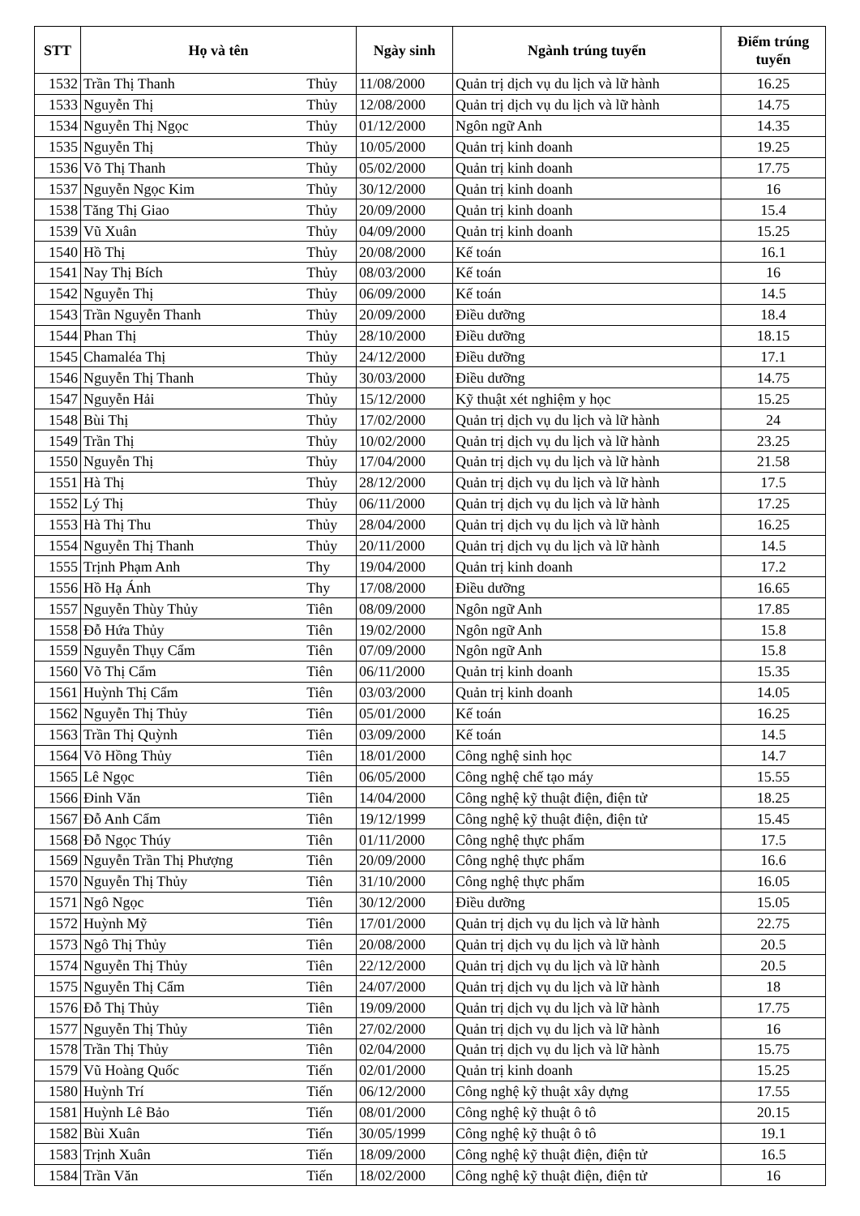| STT | Họ và tên | | Ngày sinh | Ngành trúng tuyển | Điểm trúng tuyển |
| --- | --- | --- | --- | --- | --- |
| 1532 | Trần Thị Thanh | Thủy | 11/08/2000 | Quản trị dịch vụ du lịch và lữ hành | 16.25 |
| 1533 | Nguyễn Thị | Thủy | 12/08/2000 | Quản trị dịch vụ du lịch và lữ hành | 14.75 |
| 1534 | Nguyễn Thị Ngọc | Thủy | 01/12/2000 | Ngôn ngữ Anh | 14.35 |
| 1535 | Nguyễn Thị | Thủy | 10/05/2000 | Quản trị kinh doanh | 19.25 |
| 1536 | Võ Thị Thanh | Thủy | 05/02/2000 | Quản trị kinh doanh | 17.75 |
| 1537 | Nguyễn Ngọc Kim | Thủy | 30/12/2000 | Quản trị kinh doanh | 16 |
| 1538 | Tăng Thị Giao | Thủy | 20/09/2000 | Quản trị kinh doanh | 15.4 |
| 1539 | Vũ Xuân | Thủy | 04/09/2000 | Quản trị kinh doanh | 15.25 |
| 1540 | Hồ Thị | Thủy | 20/08/2000 | Kế toán | 16.1 |
| 1541 | Nay Thị Bích | Thủy | 08/03/2000 | Kế toán | 16 |
| 1542 | Nguyễn Thị | Thủy | 06/09/2000 | Kế toán | 14.5 |
| 1543 | Trần Nguyễn Thanh | Thủy | 20/09/2000 | Điều dưỡng | 18.4 |
| 1544 | Phan Thị | Thủy | 28/10/2000 | Điều dưỡng | 18.15 |
| 1545 | Chamaléa Thị | Thủy | 24/12/2000 | Điều dưỡng | 17.1 |
| 1546 | Nguyễn Thị Thanh | Thủy | 30/03/2000 | Điều dưỡng | 14.75 |
| 1547 | Nguyễn Hải | Thủy | 15/12/2000 | Kỹ thuật xét nghiệm y học | 15.25 |
| 1548 | Bùi Thị | Thủy | 17/02/2000 | Quản trị dịch vụ du lịch và lữ hành | 24 |
| 1549 | Trần Thị | Thủy | 10/02/2000 | Quản trị dịch vụ du lịch và lữ hành | 23.25 |
| 1550 | Nguyễn Thị | Thủy | 17/04/2000 | Quản trị dịch vụ du lịch và lữ hành | 21.58 |
| 1551 | Hà Thị | Thủy | 28/12/2000 | Quản trị dịch vụ du lịch và lữ hành | 17.5 |
| 1552 | Lý Thị | Thủy | 06/11/2000 | Quản trị dịch vụ du lịch và lữ hành | 17.25 |
| 1553 | Hà Thị Thu | Thủy | 28/04/2000 | Quản trị dịch vụ du lịch và lữ hành | 16.25 |
| 1554 | Nguyễn Thị Thanh | Thủy | 20/11/2000 | Quản trị dịch vụ du lịch và lữ hành | 14.5 |
| 1555 | Trịnh Phạm Anh | Thy | 19/04/2000 | Quản trị kinh doanh | 17.2 |
| 1556 | Hồ Hạ Ánh | Thy | 17/08/2000 | Điều dưỡng | 16.65 |
| 1557 | Nguyễn Thùy Thủy | Tiên | 08/09/2000 | Ngôn ngữ Anh | 17.85 |
| 1558 | Đỗ Hứa Thủy | Tiên | 19/02/2000 | Ngôn ngữ Anh | 15.8 |
| 1559 | Nguyễn Thụy Cẩm | Tiên | 07/09/2000 | Ngôn ngữ Anh | 15.8 |
| 1560 | Võ Thị Cẩm | Tiên | 06/11/2000 | Quản trị kinh doanh | 15.35 |
| 1561 | Huỳnh Thị Cẩm | Tiên | 03/03/2000 | Quản trị kinh doanh | 14.05 |
| 1562 | Nguyễn Thị Thủy | Tiên | 05/01/2000 | Kế toán | 16.25 |
| 1563 | Trần Thị Quỳnh | Tiên | 03/09/2000 | Kế toán | 14.5 |
| 1564 | Võ Hồng Thủy | Tiên | 18/01/2000 | Công nghệ sinh học | 14.7 |
| 1565 | Lê Ngọc | Tiên | 06/05/2000 | Công nghệ chế tạo máy | 15.55 |
| 1566 | Đinh Văn | Tiên | 14/04/2000 | Công nghệ kỹ thuật điện, điện tử | 18.25 |
| 1567 | Đỗ Anh Cẩm | Tiên | 19/12/1999 | Công nghệ kỹ thuật điện, điện tử | 15.45 |
| 1568 | Đỗ Ngọc Thúy | Tiên | 01/11/2000 | Công nghệ thực phẩm | 17.5 |
| 1569 | Nguyễn Trần Thị Phượng | Tiên | 20/09/2000 | Công nghệ thực phẩm | 16.6 |
| 1570 | Nguyễn Thị Thủy | Tiên | 31/10/2000 | Công nghệ thực phẩm | 16.05 |
| 1571 | Ngô Ngọc | Tiên | 30/12/2000 | Điều dưỡng | 15.05 |
| 1572 | Huỳnh Mỹ | Tiên | 17/01/2000 | Quản trị dịch vụ du lịch và lữ hành | 22.75 |
| 1573 | Ngô Thị Thủy | Tiên | 20/08/2000 | Quản trị dịch vụ du lịch và lữ hành | 20.5 |
| 1574 | Nguyễn Thị Thủy | Tiên | 22/12/2000 | Quản trị dịch vụ du lịch và lữ hành | 20.5 |
| 1575 | Nguyễn Thị Cẩm | Tiên | 24/07/2000 | Quản trị dịch vụ du lịch và lữ hành | 18 |
| 1576 | Đỗ Thị Thủy | Tiên | 19/09/2000 | Quản trị dịch vụ du lịch và lữ hành | 17.75 |
| 1577 | Nguyễn Thị Thủy | Tiên | 27/02/2000 | Quản trị dịch vụ du lịch và lữ hành | 16 |
| 1578 | Trần Thị Thủy | Tiên | 02/04/2000 | Quản trị dịch vụ du lịch và lữ hành | 15.75 |
| 1579 | Vũ Hoàng Quốc | Tiến | 02/01/2000 | Quản trị kinh doanh | 15.25 |
| 1580 | Huỳnh Trí | Tiến | 06/12/2000 | Công nghệ kỹ thuật xây dựng | 17.55 |
| 1581 | Huỳnh Lê Bảo | Tiến | 08/01/2000 | Công nghệ kỹ thuật ô tô | 20.15 |
| 1582 | Bùi Xuân | Tiến | 30/05/1999 | Công nghệ kỹ thuật ô tô | 19.1 |
| 1583 | Trịnh Xuân | Tiến | 18/09/2000 | Công nghệ kỹ thuật điện, điện tử | 16.5 |
| 1584 | Trần Văn | Tiến | 18/02/2000 | Công nghệ kỹ thuật điện, điện tử | 16 |